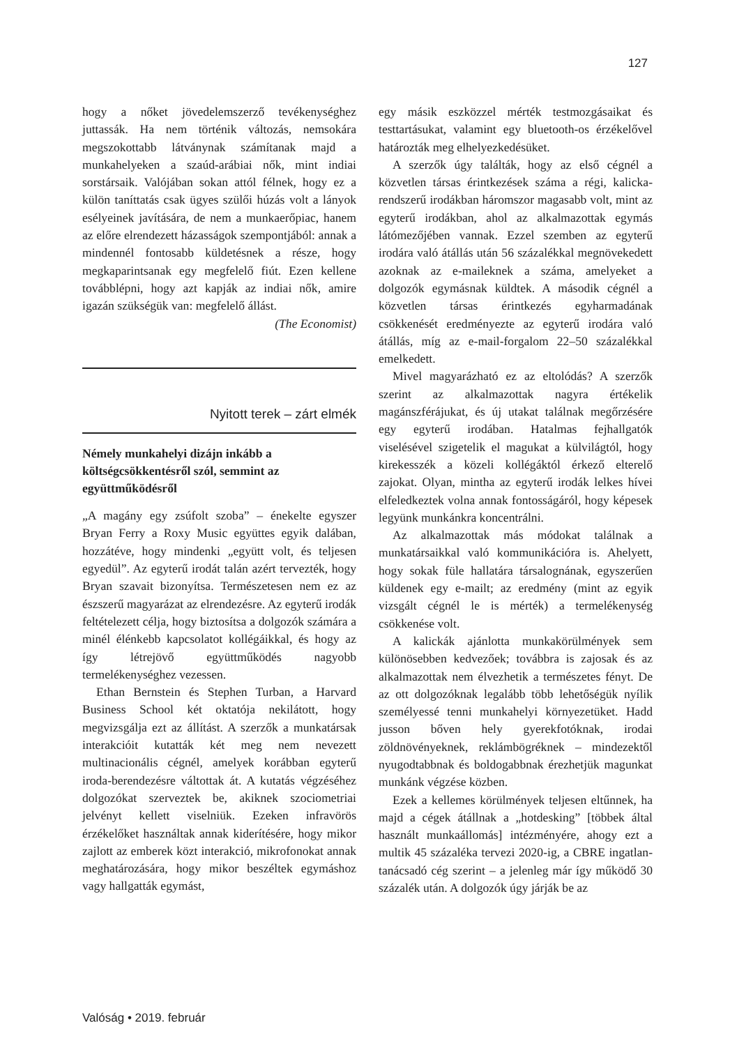127
hogy a nőket jövedelemszerző tevékenységhez juttassák. Ha nem történik változás, nemsokára megszokottabb látványnak számítanak majd a munkahelyeken a szaúd-arábiai nők, mint indiai sorstársaik. Valójában sokan attól félnek, hogy ez a külön taníttatás csak ügyes szülői húzás volt a lányok esélyeinek javítására, de nem a munkaerőpiac, hanem az előre elrendezett házasságok szempontjából: annak a mindennél fontosabb küldetésnek a része, hogy megkaparintsanak egy megfelelő fiút. Ezen kellene továbblépni, hogy azt kapják az indiai nők, amire igazán szükségük van: megfelelő állást.
(The Economist)
Nyitott terek – zárt elmék
Némely munkahelyi dizájn inkább a költségcsökkentésről szól, semmint az együttműködésről
„A magány egy zsúfolt szoba” – énekelte egyszer Bryan Ferry a Roxy Music együttes egyik dalában, hozzátéve, hogy mindenki „együtt volt, és teljesen egyedül”. Az egyterű irodát talán azért tervezték, hogy Bryan szavait bizonyítsa. Természetesen nem ez az észszerű magyarázat az elrendezésre. Az egyterű irodák feltételezett célja, hogy biztosítsa a dolgozók számára a minél élénkebb kapcsolatot kollégáikkal, és hogy az így létrejövő együttműködés nagyobb termelékenységhez vezessen.
Ethan Bernstein és Stephen Turban, a Harvard Business School két oktatója nekilátott, hogy megvizsgálja ezt az állítást. A szerzők a munkatársak interakcióit kutatták két meg nem nevezett multinacionális cégnél, amelyek korábban egyterű iroda-berendezésre váltottak át. A kutatás végzéséhez dolgozókat szerveztek be, akiknek szociometriai jelvényt kellett viselniük. Ezeken infravörös érzékelőket használtak annak kiderítésére, hogy mikor zajlott az emberek közt interakció, mikrofonokat annak meghatározására, hogy mikor beszéltek egymáshoz vagy hallgatták egymást,
egy másik eszközzel mérték testmozgásaikat és testtartásukat, valamint egy bluetooth-os érzékelővel határozták meg elhelyezkedésüket.
A szerzők úgy találták, hogy az első cégnél a közvetlen társas érintkezések száma a régi, kalicka-rendszerű irodákban háromszor magasabb volt, mint az egyterű irodákban, ahol az alkalmazottak egymás látómezőjében vannak. Ezzel szemben az egyterű irodára való átállás után 56 százalékkal megnövekedett azoknak az e-maileknek a száma, amelyeket a dolgozók egymásnak küldtek. A második cégnél a közvetlen társas érintkezés egyharmadának csökkenését eredményezte az egyterű irodára való átállás, míg az e-mail-forgalom 22–50 százalékkal emelkedett.
Mivel magyarázható ez az eltolódás? A szerzők szerint az alkalmazottak nagyra értékelik magánszférájukat, és új utakat találnak megőrzésére egy egyterű irodában. Hatalmas fejhallgatók viselésével szigetelik el magukat a külvilágtól, hogy kirekesszék a közeli kollégáktól érkező elterelő zajokat. Olyan, mintha az egyterű irodák lelkes hívei elfeledkeztek volna annak fontosságáról, hogy képesek legyünk munkánkra koncentrálni.
Az alkalmazottak más módokat találnak a munkatársaikkal való kommunikációra is. Ahelyett, hogy sokak füle hallatára társalognának, egyszerűen küldenek egy e-mailt; az eredmény (mint az egyik vizsgált cégnél le is mérték) a termelékenység csökkenése volt.
A kalickák ajánlotta munkakörülmények sem különösebben kedvezőek; továbbra is zajosak és az alkalmazottak nem élvezhetik a természetes fényt. De az ott dolgozóknak legalább több lehetőségük nyílik személyessé tenni munkahelyi környezetüket. Hadd jusson bőven hely gyerekfotóknak, irodai zöldnövényeknek, reklámbögréknek – mindezektől nyugodtabbnak és boldogabbnak érezhetjük magunkat munkánk végzése közben.
Ezek a kellemes körülmények teljesen eltűnnek, ha majd a cégek átállnak a „hotdesking” [többek által használt munkaállomás] intézményére, ahogy ezt a multik 45 százaléka tervezi 2020-ig, a CBRE ingatlan-tanácsadó cég szerint – a jelenleg már így működő 30 százalék után. A dolgozók úgy járják be az
Valóság • 2019. február